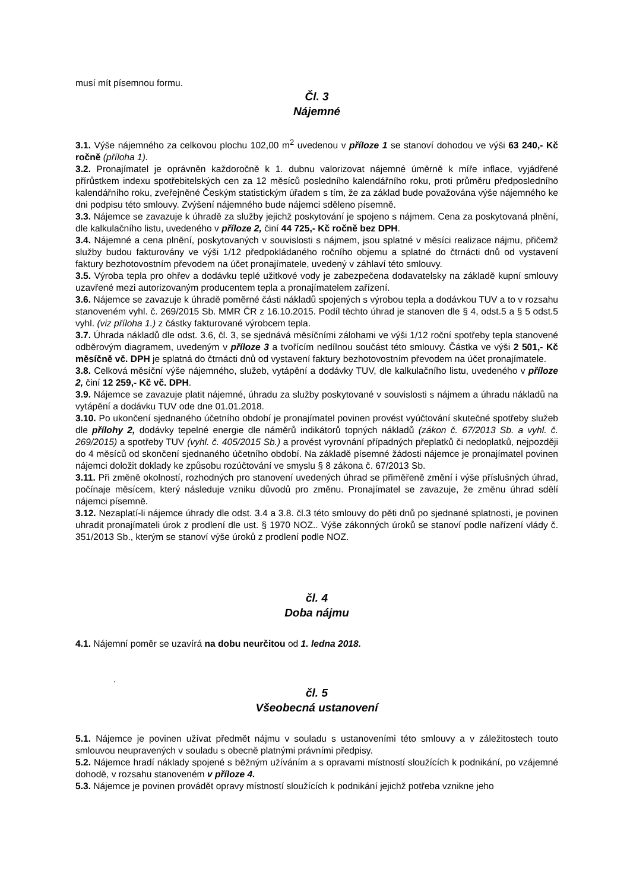musí mít písemnou formu.
Čl. 3
Nájemné
3.1. Výše nájemného za celkovou plochu 102,00 m<sup>2</sup> uvedenou v příloze 1 se stanoví dohodou ve výši 63 240,- Kč ročně (příloha 1).
3.2. Pronajímatel je oprávněn každoročně k 1. dubnu valorizovat nájemné úměrně k míře inflace, vyjádřené přírůstkem indexu spotřebitelských cen za 12 měsíců posledního kalendářního roku, proti průměru předposledního kalendářního roku, zveřejněné Českým statistickým úřadem s tím, že za základ bude považována výše nájemného ke dni podpisu této smlouvy. Zvýšení nájemného bude nájemci sděleno písemně.
3.3. Nájemce se zavazuje k úhradě za služby jejichž poskytování je spojeno s nájmem. Cena za poskytovaná plnění, dle kalkulačního listu, uvedeného v příloze 2, činí 44 725,- Kč ročně bez DPH.
3.4. Nájemné a cena plnění, poskytovaných v souvislosti s nájmem, jsou splatné v měsíci realizace nájmu, přičemž služby budou fakturovány ve výši 1/12 předpokládaného ročního objemu a splatné do čtrnácti dnů od vystavení faktury bezhotovostním převodem na účet pronajímatele, uvedený v záhlaví této smlouvy.
3.5. Výroba tepla pro ohřev a dodávku teplé užitkové vody je zabezpečena dodavatelsky na základě kupní smlouvy uzavřené mezi autorizovaným producentem tepla a pronajímatelem zařízení.
3.6. Nájemce se zavazuje k úhradě poměrné části nákladů spojených s výrobou tepla a dodávkou TUV a to v rozsahu stanoveném vyhl. č. 269/2015 Sb. MMR ČR z 16.10.2015. Podíl těchto úhrad je stanoven dle § 4, odst.5 a § 5 odst.5 vyhl. (viz příloha 1.) z částky fakturované výrobcem tepla.
3.7. Úhrada nákladů dle odst. 3.6, čl. 3, se sjednává měsíčními zálohami ve výši 1/12 roční spotřeby tepla stanovené odběrovým diagramem, uvedeným v příloze 3 a tvořícím nedílnou součást této smlouvy. Částka ve výši 2 501,- Kč měsíčně vč. DPH je splatná do čtrnácti dnů od vystavení faktury bezhotovostním převodem na účet pronajímatele.
3.8. Celková měsíční výše nájemného, služeb, vytápění a dodávky TUV, dle kalkulačního listu, uvedeného v příloze 2, činí 12 259,- Kč vč. DPH.
3.9. Nájemce se zavazuje platit nájemné, úhradu za služby poskytované v souvislosti s nájmem a úhradu nákladů na vytápění a dodávku TUV ode dne 01.01.2018.
3.10. Po ukončení sjednaného účetního období je pronajímatel povinen provést vyúčtování skutečné spotřeby služeb dle přílohy 2, dodávky tepelné energie dle náměrů indikátorů topných nákladů (zákon č. 67/2013 Sb. a vyhl. č. 269/2015) a spotřeby TUV (vyhl. č. 405/2015 Sb.) a provést vyrovnání případných přeplatků či nedoplatků, nejpozději do 4 měsíců od skončení sjednaného účetního období. Na základě písemné žádosti nájemce je pronajímatel povinen nájemci doložit doklady ke způsobu rozúčtování ve smyslu § 8 zákona č. 67/2013 Sb.
3.11. Při změně okolností, rozhodných pro stanovení uvedených úhrad se přiměřeně změní i výše příslušných úhrad, počínaje měsícem, který následuje vzniku důvodů pro změnu. Pronajímatel se zavazuje, že změnu úhrad sdělí nájemci písemně.
3.12. Nezaplatí-li nájemce úhrady dle odst. 3.4 a 3.8. čl.3 této smlouvy do pěti dnů po sjednané splatnosti, je povinen uhradit pronajímateli úrok z prodlení dle ust. § 1970 NOZ.. Výše zákonných úroků se stanoví podle nařízení vlády č. 351/2013 Sb., kterým se stanoví výše úroků z prodlení podle NOZ.
čl. 4
Doba nájmu
4.1. Nájemní poměr se uzavírá na dobu neurčitou od 1. ledna 2018.
.
čl. 5
Všeobecná ustanovení
5.1. Nájemce je povinen užívat předmět nájmu v souladu s ustanoveními této smlouvy a v záležitostech touto smlouvou neupravených v souladu s obecně platnými právními předpisy.
5.2. Nájemce hradí náklady spojené s běžným užíváním a s opravami místností sloužících k podnikání, po vzájemné dohodě, v rozsahu stanoveném v příloze 4.
5.3. Nájemce je povinen provádět opravy místností sloužících k podnikání jejichž potřeba vznikne jeho